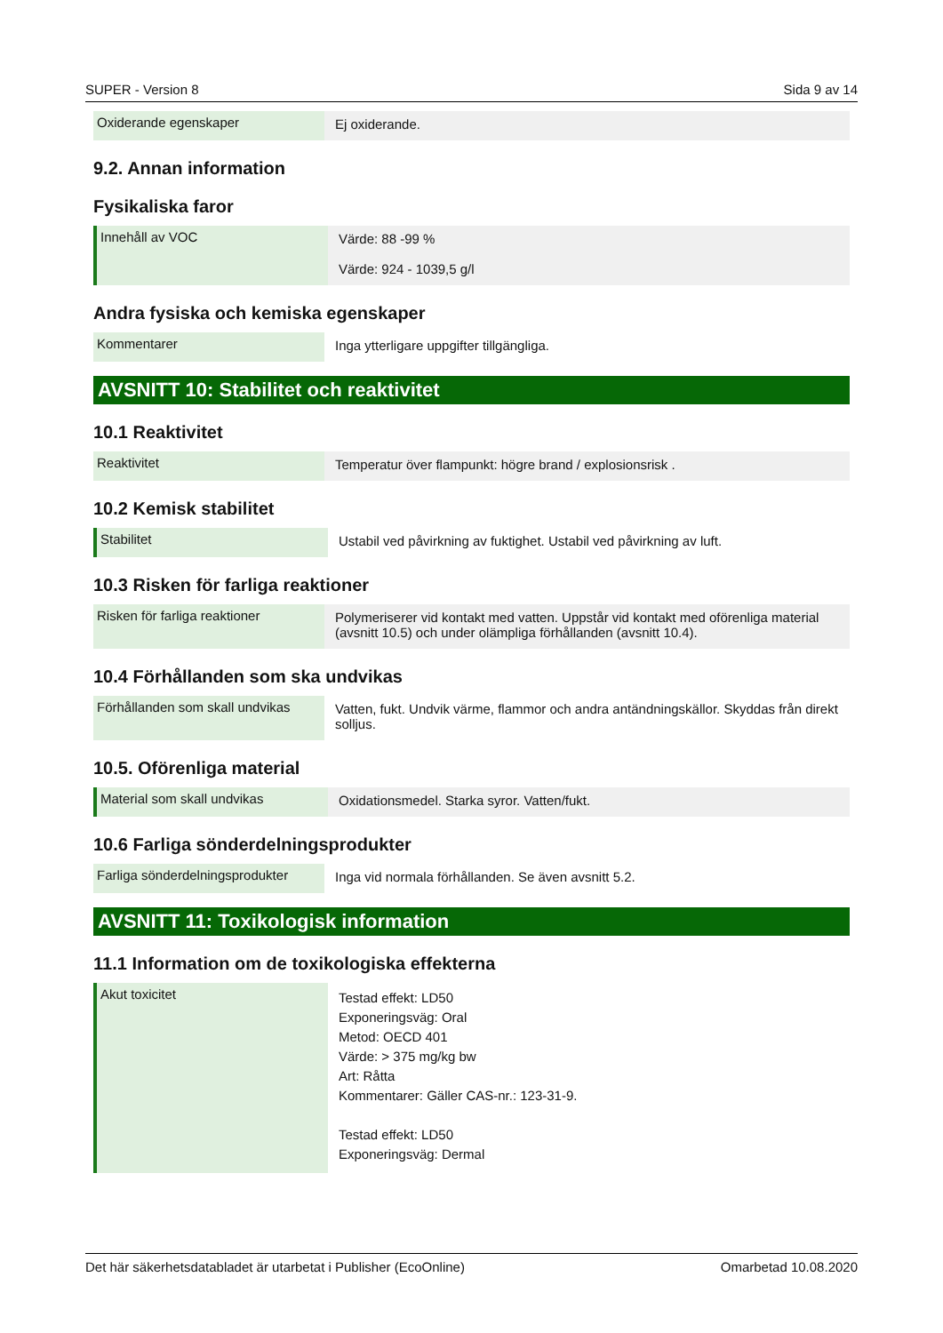SUPER - Version 8 Sida 9 av 14
| Oxiderande egenskaper | Ej oxiderande. |
9.2. Annan information
Fysikaliska faror
| Innehåll av VOC | Värde: 88 -99 % Värde: 924 - 1039,5 g/l |
Andra fysiska och kemiska egenskaper
| Kommentarer | Inga ytterligare uppgifter tillgängliga. |
AVSNITT 10: Stabilitet och reaktivitet
10.1 Reaktivitet
| Reaktivitet | Temperatur över flampunkt: högre brand / explosionsrisk . |
10.2 Kemisk stabilitet
| Stabilitet | Ustabil ved påvirkning av fuktighet. Ustabil ved påvirkning av luft. |
10.3 Risken för farliga reaktioner
| Risken för farliga reaktioner | Polymeriserer vid kontakt med vatten. Uppstår vid kontakt med oförenliga material (avsnitt 10.5) och under olämpliga förhållanden (avsnitt 10.4). |
10.4 Förhållanden som ska undvikas
| Förhållanden som skall undvikas | Vatten, fukt. Undvik värme, flammor och andra antändningskällor. Skyddas från direkt solljus. |
10.5. Oförenliga material
| Material som skall undvikas | Oxidationsmedel. Starka syror. Vatten/fukt. |
10.6 Farliga sönderdelningsprodukter
| Farliga sönderdelningsprodukter | Inga vid normala förhållanden. Se även avsnitt 5.2. |
AVSNITT 11: Toxikologisk information
11.1 Information om de toxikologiska effekterna
| Akut toxicitet | Testad effekt: LD50 Exponeringsväg: Oral Metod: OECD 401 Värde: > 375 mg/kg bw Art: Råtta Kommentarer: Gäller CAS-nr.: 123-31-9. Testad effekt: LD50 Exponeringsväg: Dermal |
Det här säkerhetsdatabladet är utarbetat i Publisher (EcoOnline) Omarbetad 10.08.2020